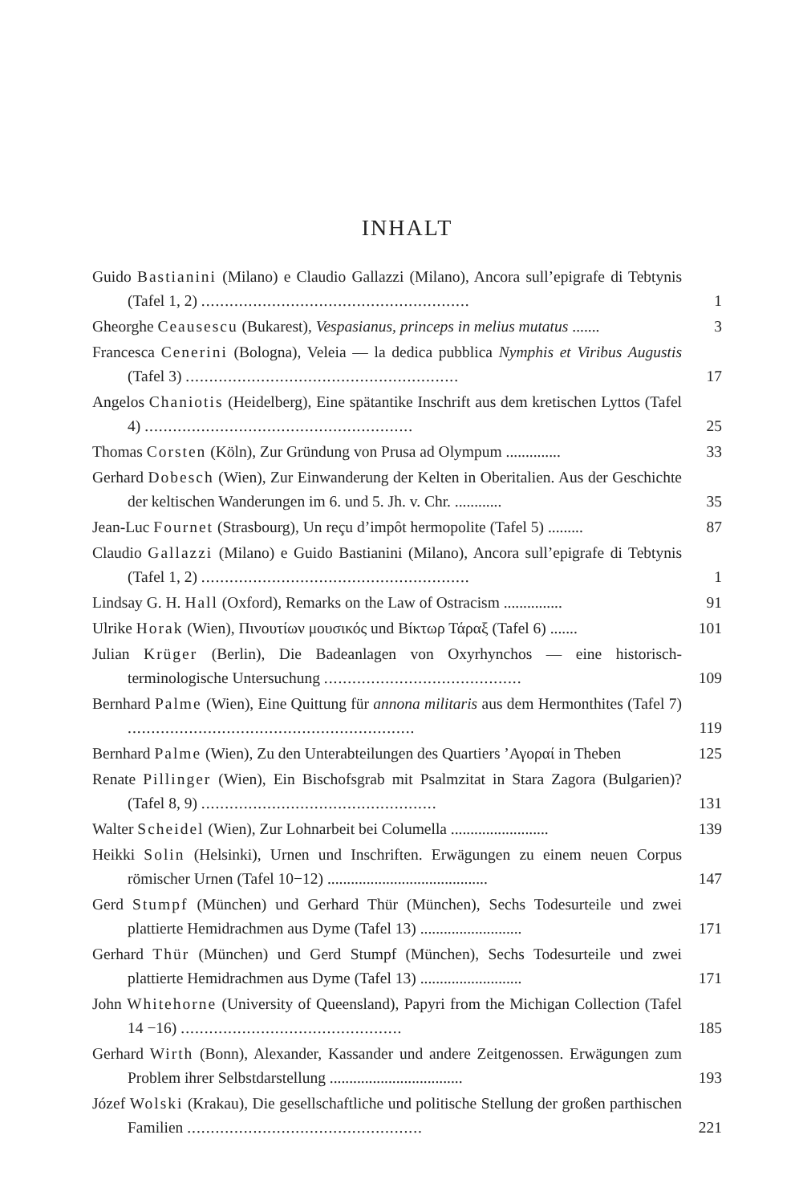INHALT
Guido Bastianini (Milano) e Claudio Gallazzi (Milano), Ancora sull’epigrafe di Tebtynis (Tafel 1, 2) .........................................................
1
Gheorghe Ceausescu (Bukarest), Vespasianus, princeps in melius mutatus .......
3
Francesca Cenerini (Bologna), Veleia — la dedica pubblica Nymphis et Viribus Augustis (Tafel 3) ..........................................................
17
Angelos Chaniotis (Heidelberg), Eine spätantike Inschrift aus dem kretischen Lyttos (Tafel 4) .........................................................
25
Thomas Corsten (Köln), Zur Gründung von Prusa ad Olympum ..............
33
Gerhard Dobesch (Wien), Zur Einwanderung der Kelten in Oberitalien. Aus der Geschichte der keltischen Wanderungen im 6. und 5. Jh. v. Chr. ............
35
Jean-Luc Fournet (Strasbourg), Un reçu d’impôt hermopolite (Tafel 5) .........
87
Claudio Gallazzi (Milano) e Guido Bastianini (Milano), Ancora sull’epigrafe di Tebtynis (Tafel 1, 2) .........................................................
1
Lindsay G. H. Hall (Oxford), Remarks on the Law of Ostracism ...............
91
Ulrike Horak (Wien), Πινουτίων μουσικός und Βίκτωρ Τάραξ (Tafel 6) .......
101
Julian Krüger (Berlin), Die Badeanlagen von Oxyrhynchos — eine historisch-terminologische Untersuchung ..........................................
109
Bernhard Palme (Wien), Eine Quittung für annona militaris aus dem Hermonthites (Tafel 7) .............................................................
119
Bernhard Palme (Wien), Zu den Unterabteilungen des Quartiers ’Αγοραί in Theben
125
Renate Pillinger (Wien), Ein Bischofsgrab mit Psalmzitat in Stara Zagora (Bulgarien)? (Tafel 8, 9) ..................................................
131
Walter Scheidel (Wien), Zur Lohnarbeit bei Columella .........................
139
Heikki Solin (Helsinki), Urnen und Inschriften. Erwägungen zu einem neuen Corpus römischer Urnen (Tafel 10−12) .........................................
147
Gerd Stumpf (München) und Gerhard Thür (München), Sechs Todesurteile und zwei plattierte Hemidrachmen aus Dyme (Tafel 13) ..........................
171
Gerhard Thür (München) und Gerd Stumpf (München), Sechs Todesurteile und zwei plattierte Hemidrachmen aus Dyme (Tafel 13) ..........................
171
John Whitehorne (University of Queensland), Papyri from the Michigan Collection (Tafel 14 −16) ...............................................
185
Gerhard Wirth (Bonn), Alexander, Kassander und andere Zeitgenossen. Erwägungen zum Problem ihrer Selbstdarstellung ..................................
193
Józef Wolski (Krakau), Die gesellschaftliche und politische Stellung der großen parthischen Familien ..................................................
221